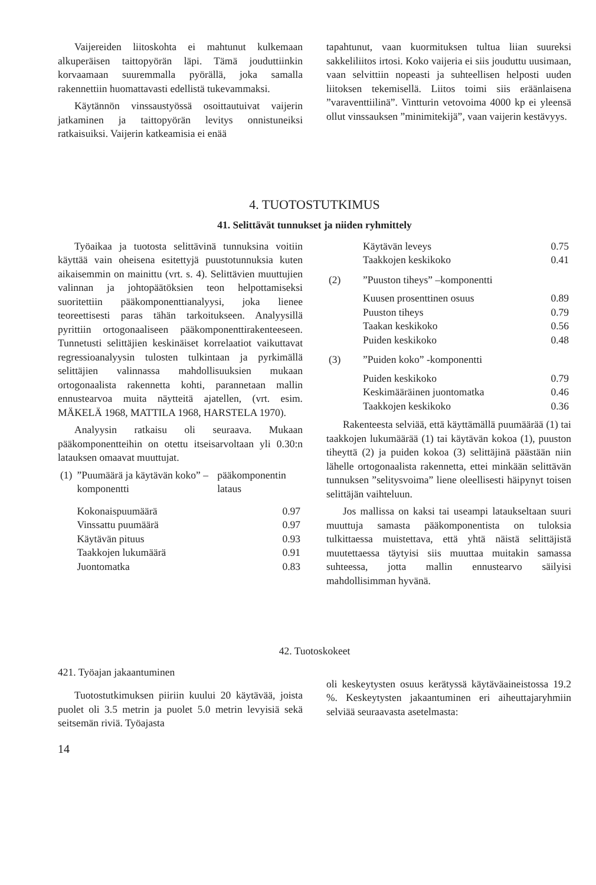Vaijereiden liitoskohta ei mahtunut kulkemaan alkuperäisen taittopyörän läpi. Tämä jouduttiinkin korvaamaan suuremmalla pyörällä, joka samalla rakennettiin huomattavasti edellistä tukevammaksi.
Käytännön vinssaustyössä osoittautuivat vaijerin jatkaminen ja taittopyörän levitys onnistuneiksi ratkaisuiksi. Vaijerin katkeamisia ei enää
tapahtunut, vaan kuormituksen tultua liian suureksi sakkeliliitos irtosi. Koko vaijeria ei siis jouduttu uusimaan, vaan selvittiin nopeasti ja suhteellisen helposti uuden liitoksen tekemisellä. Liitos toimi siis eräänlaisena ”varaventtiilinä”. Vintturin vetovoima 4000 kp ei yleensä ollut vinssauksen ”minimitekijä”, vaan vaijerin kestävyys.
4. TUOTOSTUTKIMUS
41. Selittävät tunnukset ja niiden ryhmittely
Työaikaa ja tuotosta selittävinä tunnuksina voitiin käyttää vain oheisena esitettyjä puustotunnuksia kuten aikaisemmin on mainittu (vrt. s. 4). Selittävien muuttujien valinnan ja johtopäätöksien teon helpottamiseksi suoritettiin pääkomponenttianalyysi, joka lienee teoreettisesti paras tähän tarkoitukseen. Analyysillä pyrittiin ortogonaaliseen pääkomponenttirakenteeseen. Tunnetusti selittäjien keskinäiset korrelaatiot vaikuttavat regressioanalyysin tulosten tulkintaan ja pyrkimällä selittäjien valinnassa mahdollisuuksien mukaan ortogonaalista rakennetta kohti, parannetaan mallin ennustearvoa muita näytteitä ajatellen, (vrt. esim. MÄKELÄ 1968, MATTILA 1968, HARSTELA 1970).
Analyysin ratkaisu oli seuraava. Mukaan pääkomponentteihin on otettu itseisarvoltaan yli 0.30:n latauksen omaavat muuttujat.
| (1) | ”Puumäärä ja käytävän koko” –komponentti | pääkomponentin lataus |
| | Kokonaispuumäärä | 0.97 |
| | Vinssattu puumäärä | 0.97 |
| | Käytävän pituus | 0.93 |
| | Taakkojen lukumäärä | 0.91 |
| | Juontomatka | 0.83 |
| | Käytävän leveys | 0.75 |
| | Taakkojen keskikoko | 0.41 |
| (2) | ”Puuston tiheys” –komponentti | |
| | Kuusen prosenttinen osuus | 0.89 |
| | Puuston tiheys | 0.79 |
| | Taakan keskikoko | 0.56 |
| | Puiden keskikoko | 0.48 |
| (3) | ”Puiden koko” -komponentti | |
| | Puiden keskikoko | 0.79 |
| | Keskimääräinen juontomatka | 0.46 |
| | Taakkojen keskikoko | 0.36 |
Rakenteesta selviää, että käyttämällä puumäärää (1) tai taakkojen lukumäärää (1) tai käytävän kokoa (1), puuston tiheyttä (2) ja puiden kokoa (3) selittäjinä päästään niin lähelle ortogonaalista rakennetta, ettei minkään selittävän tunnuksen ”selitysvoima” liene oleellisesti häipynyt toisen selittäjän vaihteluun.
Jos mallissa on kaksi tai useampi lataukseltaan suuri muuttuja samasta pääkomponentista on tuloksia tulkittaessa muistettava, että yhtä näistä selittäjistä muutettaessa täytyisi siis muuttaa muitakin samassa suhteessa, jotta mallin ennustearvo säilyisi mahdollisimman hyvänä.
42. Tuotoskokeet
421. Työajan jakaantuminen
Tuotostutkimuksen piiriin kuului 20 käytävää, joista puolet oli 3.5 metrin ja puolet 5.0 metrin levyisiä sekä seitsemän riviä. Työajasta
14
oli keskeytysten osuus kerätyssä käytäväaineistossa 19.2 %. Keskeytysten jakaantuminen eri aiheuttajaryhmiin selviää seuraavasta asetelmasta: